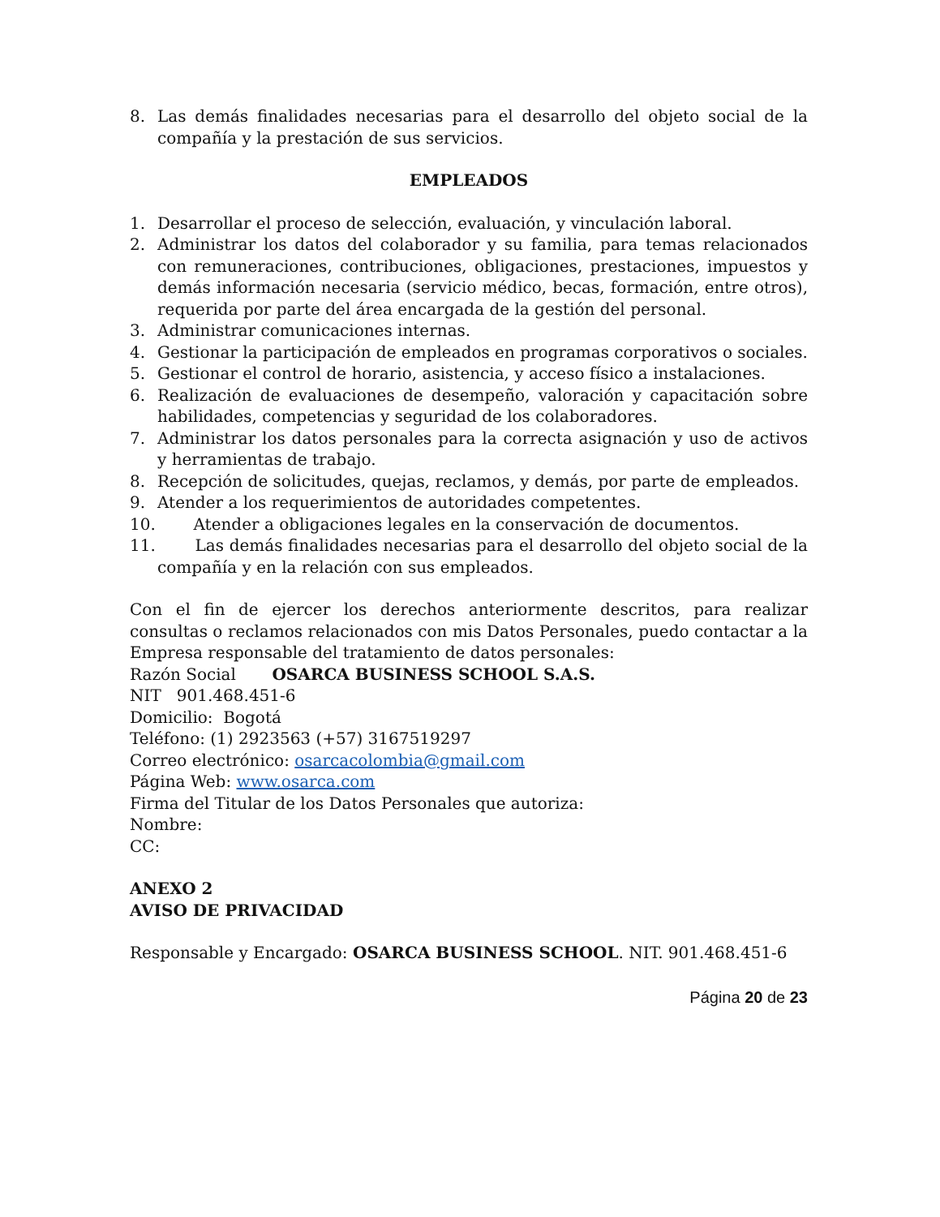8. Las demás finalidades necesarias para el desarrollo del objeto social de la compañía y la prestación de sus servicios.
EMPLEADOS
1. Desarrollar el proceso de selección, evaluación, y vinculación laboral.
2. Administrar los datos del colaborador y su familia, para temas relacionados con remuneraciones, contribuciones, obligaciones, prestaciones, impuestos y demás información necesaria (servicio médico, becas, formación, entre otros), requerida por parte del área encargada de la gestión del personal.
3. Administrar comunicaciones internas.
4. Gestionar la participación de empleados en programas corporativos o sociales.
5. Gestionar el control de horario, asistencia, y acceso físico a instalaciones.
6. Realización de evaluaciones de desempeño, valoración y capacitación sobre habilidades, competencias y seguridad de los colaboradores.
7. Administrar los datos personales para la correcta asignación y uso de activos y herramientas de trabajo.
8. Recepción de solicitudes, quejas, reclamos, y demás, por parte de empleados.
9. Atender a los requerimientos de autoridades competentes.
10. Atender a obligaciones legales en la conservación de documentos.
11. Las demás finalidades necesarias para el desarrollo del objeto social de la compañía y en la relación con sus empleados.
Con el fin de ejercer los derechos anteriormente descritos, para realizar consultas o reclamos relacionados con mis Datos Personales, puedo contactar a la Empresa responsable del tratamiento de datos personales:
Razón Social OSARCA BUSINESS SCHOOL S.A.S.
NIT 901.468.451-6
Domicilio: Bogotá
Teléfono: (1) 2923563 (+57) 3167519297
Correo electrónico: osarcacolombia@gmail.com
Página Web: www.osarca.com
Firma del Titular de los Datos Personales que autoriza:
Nombre:
CC:
ANEXO 2
AVISO DE PRIVACIDAD
Responsable y Encargado: OSARCA BUSINESS SCHOOL. NIT. 901.468.451-6
Página 20 de 23